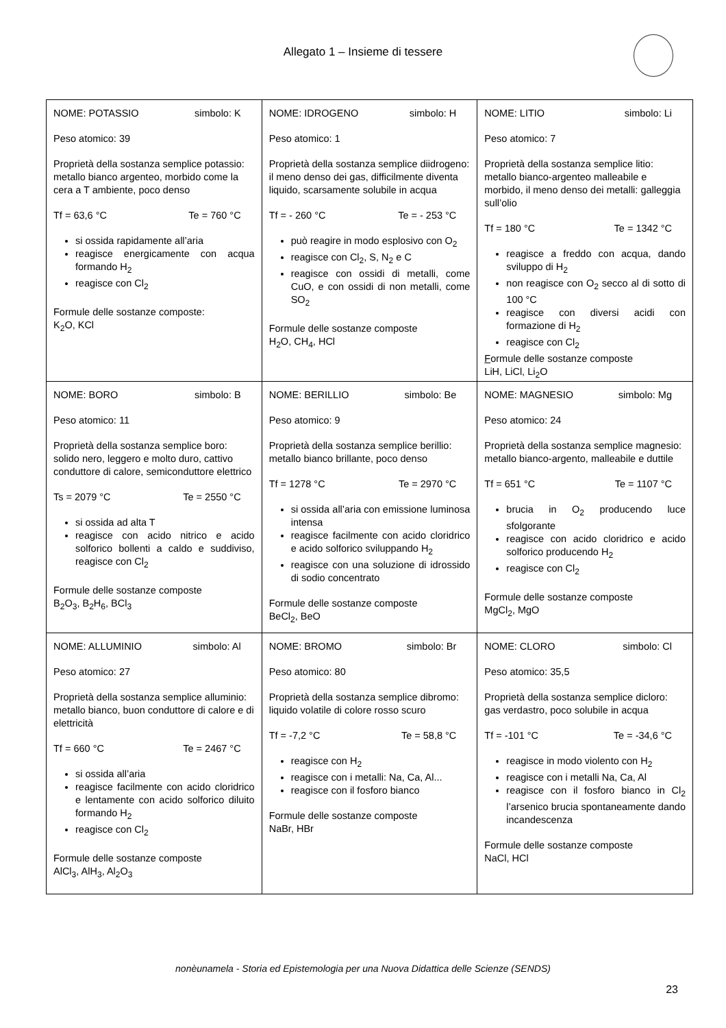Allegato 1 – Insieme di tessere
| NOME: POTASSIO simbolo: K Peso atomico: 39 Proprietà della sostanza semplice potassio: metallo bianco argenteo, morbido come la cera a T ambiente, poco denso Tf = 63,6 °C Te = 760 °C si ossida rapidamente all’aria reagisce energicamente con acqua formando H<sub>2</sub> reagisce con Cl<sub>2</sub> Formule delle sostanze composte: K<sub>2</sub>O, KCl | NOME: IDROGENO simbolo: H Peso atomico: 1 Proprietà della sostanza semplice diidrogeno: il meno denso dei gas, difficilmente diventa liquido, scarsamente solubile in acqua Tf = - 260 °C Te = - 253 °C può reagire in modo esplosivo con O<sub>2</sub> reagisce con Cl<sub>2</sub>, S, N<sub>2</sub> e C reagisce con ossidi di metalli, come CuO, e con ossidi di non metalli, come SO<sub>2</sub> Formule delle sostanze composte H<sub>2</sub>O, CH<sub>4</sub>, HCl | NOME: LITIO simbolo: Li Peso atomico: 7 Proprietà della sostanza semplice litio: metallo bianco-argenteo malleabile e morbido, il meno denso dei metalli: galleggia sull’olio Tf = 180 °C Te = 1342 °C reagisce a freddo con acqua, dando sviluppo di H<sub>2</sub> non reagisce con O<sub>2</sub> secco al di sotto di 100 °C reagisce con diversi acidi con formazione di H<sub>2</sub> reagisce con Cl<sub>2</sub> F ormule delle sostanze composte LiH, LiCl, Li<sub>2</sub>O |
| NOME: BORO simbolo: B Peso atomico: 11 Proprietà della sostanza semplice boro: solido nero, leggero e molto duro, cattivo conduttore di calore, semiconduttore elettrico Ts = 2079 °C Te = 2550 °C si ossida ad alta T reagisce con acido nitrico e acido solforico bollenti a caldo e suddiviso, reagisce con Cl<sub>2</sub> Formule delle sostanze composte B<sub>2</sub>O<sub>3</sub>, B<sub>2</sub>H<sub>6</sub>, BCl<sub>3</sub> | NOME: BERILLIO simbolo: Be Peso atomico: 9 Proprietà della sostanza semplice berillio: metallo bianco brillante, poco denso Tf = 1278 °C Te = 2970 °C si ossida all’aria con emissione luminosa intensa reagisce facilmente con acido cloridrico e acido solforico sviluppando H<sub>2</sub> reagisce con una soluzione di idrossido di sodio concentrato Formule delle sostanze composte BeCl<sub>2</sub>, BeO | NOME: MAGNESIO simbolo: Mg Peso atomico: 24 Proprietà della sostanza semplice magnesio: metallo bianco-argento, malleabile e duttile Tf = 651 °C Te = 1107 °C brucia in O<sub>2</sub> producendo luce sfolgorante reagisce con acido cloridrico e acido solforico producendo H<sub>2</sub> reagisce con Cl<sub>2</sub> Formule delle sostanze composte MgCl<sub>2</sub>, MgO |
| NOME: ALLUMINIO simbolo: Al Peso atomico: 27 Proprietà della sostanza semplice alluminio: metallo bianco, buon conduttore di calore e di elettricità Tf = 660 °C Te = 2467 °C si ossida all’aria reagisce facilmente con acido cloridrico e lentamente con acido solforico diluito formando H<sub>2</sub> reagisce con Cl<sub>2</sub> Formule delle sostanze composte AlCl<sub>3</sub>, AlH<sub>3</sub>, Al<sub>2</sub>O<sub>3</sub> | NOME: BROMO simbolo: Br Peso atomico: 80 Proprietà della sostanza semplice dibromo: liquido volatile di colore rosso scuro Tf = -7,2 °C Te = 58,8 °C reagisce con H<sub>2</sub> reagisce con i metalli: Na, Ca, Al... reagisce con il fosforo bianco Formule delle sostanze composte NaBr, HBr | NOME: CLORO simbolo: Cl Peso atomico: 35,5 Proprietà della sostanza semplice dicloro: gas verdastro, poco solubile in acqua Tf = -101 °C Te = -34,6 °C reagisce in modo violento con H<sub>2</sub> reagisce con i metalli Na, Ca, Al reagisce con il fosforo bianco in Cl<sub>2</sub> l’arsenico brucia spontaneamente dando incandescenza Formule delle sostanze composte NaCl, HCl |
nonèunamela - Storia ed Epistemologia per una Nuova Didattica delle Scienze (SENDS)
23